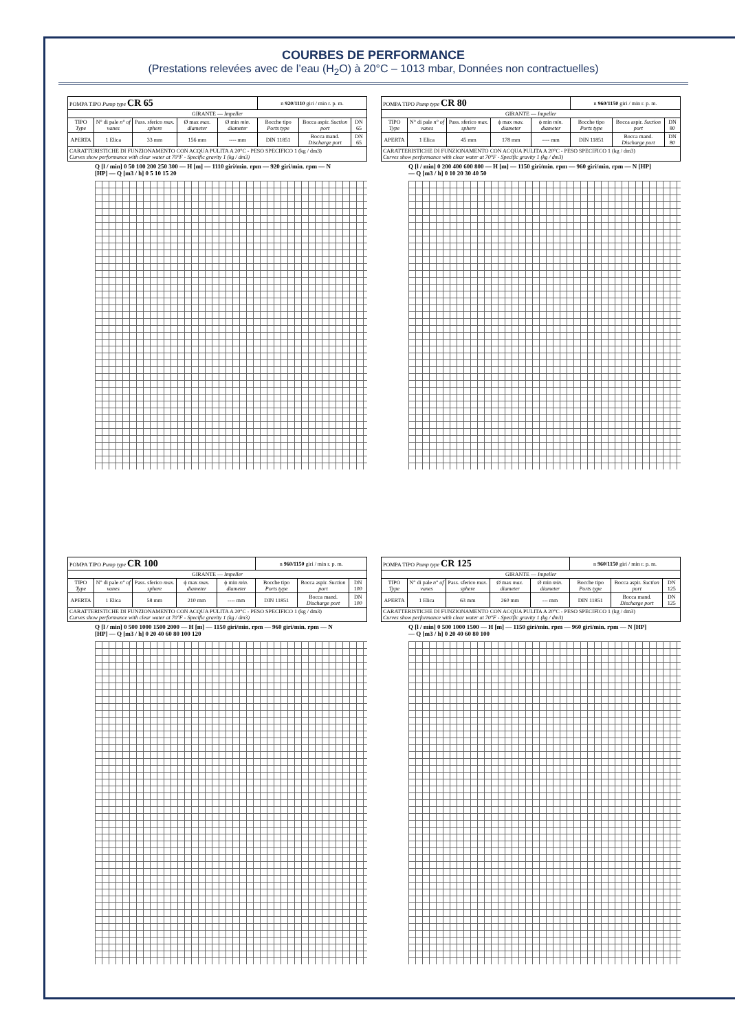COURBES DE PERFORMANCE
(Prestations relevées avec de l’eau (H<sub>2</sub>O) à 20°C – 1013 mbar, Données non contractuelles)
| POMPA TIPO Pump type CR 65 | | | | | n 920/1110 giri / min r. p. m. | | |
| GIRANTE — Impeller | | | | | | | |
| TIPO Type | N° di pale n° of vanes | Pass. sferico max. sphere | Ø max max. diameter | Ø min min. diameter | Bocche tipo Ports type | Bocca aspir. Suction port | DN 65 |
| APERTA | 1 Elica | 33 mm | 156 mm | ---- mm | DIN 11851 | Bocca mand. Discharge port | DN 65 |
| CARATTERISTICHE DI FUNZIONAMENTO CON ACQUA PULITA A 20°C - PESO SPECIFICO 1 (kg / dm3) Curves show performance with clear water at 70°F - Specific gravity 1 (kg / dm3) | | | | | | | |
Q [l / min] 0 50 100 200 250 300 — H [m] — 1110 giri/min. rpm — 920 giri/min. rpm — N [HP] — Q [m3 / h] 0 5 10 15 20
| POMPA TIPO Pump type CR 80 | | | | | n 960/1150 giri / min r. p. m. | | |
| GIRANTE — Impeller | | | | | | | |
| TIPO Type | N° di pale n° of vanes | Pass. sferico max. sphere | ϕ max max. diameter | ϕ min min. diameter | Bocche tipo Ports type | Bocca aspir. Suction port | DN 80 |
| APERTA | 1 Elica | 45 mm | 178 mm | ---- mm | DIN 11851 | Bocca mand. Discharge port | DN 80 |
| CARATTERISTICHE DI FUNZIONAMENTO CON ACQUA PULITA A 20°C - PESO SPECIFICO 1 (kg / dm3) Curves show performance with clear water at 70°F - Specific gravity 1 (kg / dm3) | | | | | | | |
Q [l / min] 0 200 400 600 800 — H [m] — 1150 giri/min. rpm — 960 giri/min. rpm — N [HP] — Q [m3 / h] 0 10 20 30 40 50
| POMPA TIPO Pump type CR 100 | | | | | n 960/1150 giri / min r. p. m. | | |
| GIRANTE — Impeller | | | | | | | |
| TIPO Type | N° di pale n° of vanes | Pass. sferico max. sphere | ϕ max max. diameter | ϕ min min. diameter | Bocche tipo Ports type | Bocca aspir. Suction port | DN 100 |
| APERTA | 1 Elica | 58 mm | 210 mm | ---- mm | DIN 11851 | Bocca mand. Discharge port | DN 100 |
| CARATTERISTICHE DI FUNZIONAMENTO CON ACQUA PULITA A 20°C - PESO SPECIFICO 1 (kg / dm3) Curves show performance with clear water at 70°F - Specific gravity 1 (kg / dm3) | | | | | | | |
Q [l / min] 0 500 1000 1500 2000 — H [m] — 1150 giri/min. rpm — 960 giri/min. rpm — N [HP] — Q [m3 / h] 0 20 40 60 80 100 120
| POMPA TIPO Pump type CR 125 | | | | | n 960/1150 giri / min r. p. m. | | |
| GIRANTE — Impeller | | | | | | | |
| TIPO Type | N° di pale n° of vanes | Pass. sferico max. sphere | Ø max max. diameter | Ø min min. diameter | Bocche tipo Ports type | Bocca aspir. Suction port | DN 125 |
| APERTA | 1 Elica | 63 mm | 260 mm | --- mm | DIN 11851 | Bocca mand. Discharge port | DN 125 |
| CARATTERISTICHE DI FUNZIONAMENTO CON ACQUA PULITA A 20°C - PESO SPECIFICO 1 (kg / dm3) Curves show performance with clear water at 70°F - Specific gravity 1 (kg / dm3) | | | | | | | |
Q [l / min] 0 500 1000 1500 — H [m] — 1150 giri/min. rpm — 960 giri/min. rpm — N [HP] — Q [m3 / h] 0 20 40 60 80 100